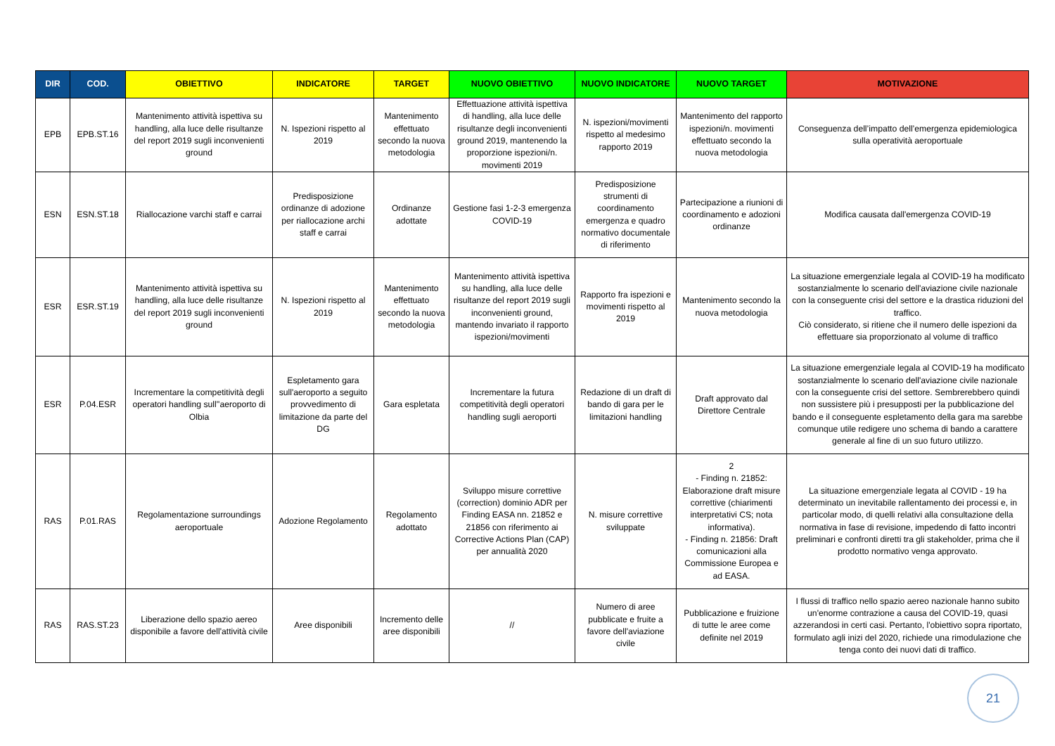| DIR | COD. | OBIETTIVO | INDICATORE | TARGET | NUOVO OBIETTIVO | NUOVO INDICATORE | NUOVO TARGET | MOTIVAZIONE |
| --- | --- | --- | --- | --- | --- | --- | --- | --- |
| EPB | EPB.ST.16 | Mantenimento attività ispettiva su handling, alla luce delle risultanze del report 2019 sugli inconvenienti ground | N. Ispezioni rispetto al 2019 | Mantenimento effettuato secondo la nuova metodologia | Effettuazione attività ispettiva di handling, alla luce delle risultanze degli inconvenienti ground 2019, mantenendo la proporzione ispezioni/n. movimenti 2019 | N. ispezioni/movimenti rispetto al medesimo rapporto 2019 | Mantenimento del rapporto ispezioni/n. movimenti effettuato secondo la nuova metodologia | Conseguenza dell’impatto dell’emergenza epidemiologica sulla operatività aeroportuale |
| ESN | ESN.ST.18 | Riallocazione varchi staff e carrai | Predisposizione ordinanze di adozione per riallocazione archi staff e carrai | Ordinanze adottate | Gestione fasi 1-2-3 emergenza COVID-19 | Predisposizione strumenti di coordinamento emergenza e quadro normativo documentale di riferimento | Partecipazione a riunioni di coordinamento e adozioni ordinanze | Modifica causata dall'emergenza COVID-19 |
| ESR | ESR.ST.19 | Mantenimento attività ispettiva su handling, alla luce delle risultanze del report 2019 sugli inconvenienti ground | N. Ispezioni rispetto al 2019 | Mantenimento effettuato secondo la nuova metodologia | Mantenimento attività ispettiva su handling, alla luce delle risultanze del report 2019 sugli inconvenienti ground, mantendo invariato il rapporto ispezioni/movimenti | Rapporto fra ispezioni e movimenti rispetto al 2019 | Mantenimento secondo la nuova metodologia | La situazione emergenziale legala al COVID-19 ha modificato sostanzialmente lo scenario dell'aviazione civile nazionale con la conseguente crisi del settore e la drastica riduzioni del traffico. Ciò considerato, si ritiene che il numero delle ispezioni da effettuare sia proporzionato al volume di traffico |
| ESR | P.04.ESR | Incrementare la competitività degli operatori handling sull''aeroporto di Olbia | Espletamento gara sull'aeroporto a seguito provvedimento di limitazione da parte del DG | Gara espletata | Incrementare la futura competitività degli operatori handling sugli aeroporti | Redazione di un draft di bando di gara per le limitazioni handling | Draft approvato dal Direttore Centrale | La situazione emergenziale legala al COVID-19 ha modificato sostanzialmente lo scenario dell'aviazione civile nazionale con la conseguente crisi del settore. Sembrerebbero quindi non sussistere più i presupposti per la pubblicazione del bando e il conseguente espletamento della gara ma sarebbe comunque utile redigere uno schema di bando a carattere generale al fine di un suo futuro utilizzo. |
| RAS | P.01.RAS | Regolamentazione surroundings aeroportuale | Adozione Regolamento | Regolamento adottato | Sviluppo misure correttive (correction) dominio ADR per Finding EASA nn. 21852 e 21856 con riferimento ai Corrective Actions Plan (CAP) per annualità 2020 | N. misure correttive sviluppate | 2 - Finding n. 21852: Elaborazione draft misure correttive (chiarimenti interpretativi CS; nota informativa). - Finding n. 21856: Draft comunicazioni alla Commissione Europea e ad EASA. | La situazione emergenziale legata al COVID - 19 ha determinato un inevitabile rallentamento dei processi e, in particolar modo, di quelli relativi alla consultazione della normativa in fase di revisione, impedendo di fatto incontri preliminari e confronti diretti tra gli stakeholder, prima che il prodotto normativo venga approvato. |
| RAS | RAS.ST.23 | Liberazione dello spazio aereo disponibile a favore dell'attività civile | Aree disponibili | Incremento delle aree disponibili | // | Numero di aree pubblicate e fruite a favore dell'aviazione civile | Pubblicazione e fruizione di tutte le aree come definite nel 2019 | I flussi di traffico nello spazio aereo nazionale hanno subito un'enorme contrazione a causa del COVID-19, quasi azzerandosi in certi casi. Pertanto, l'obiettivo sopra riportato, formulato agli inizi del 2020, richiede una rimodulazione che tenga conto dei nuovi dati di traffico. |
21